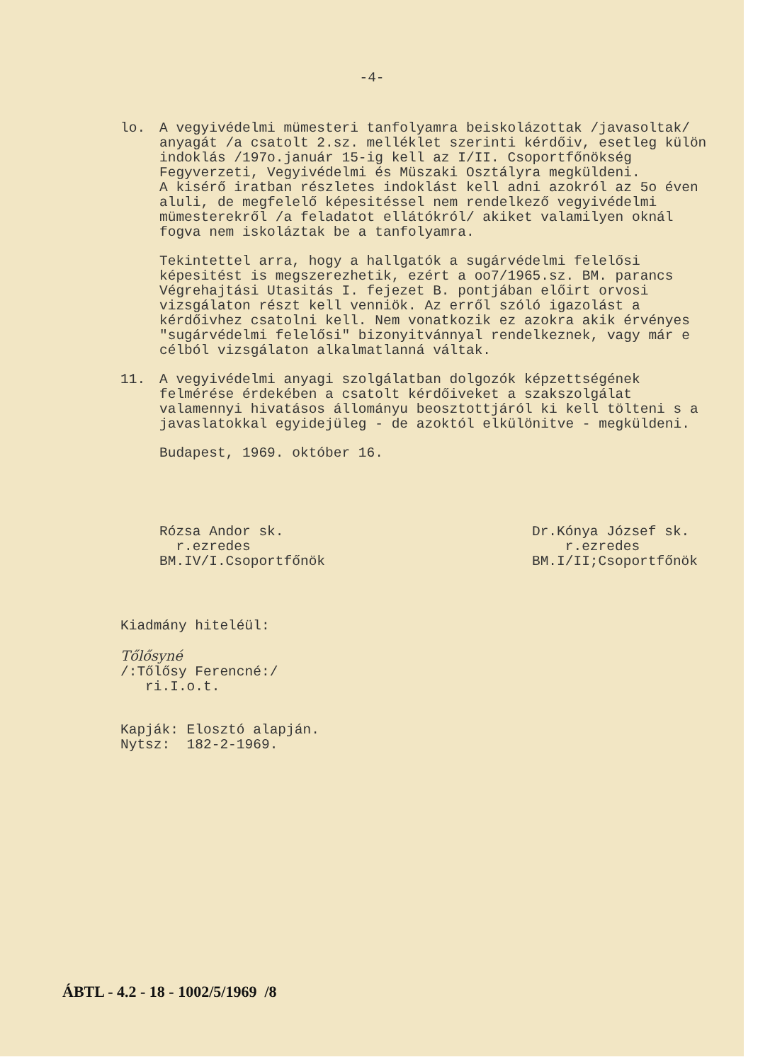-4-
lo. A vegyivédelmi mümesteri tanfolyamra beiskolázottak /javasoltak/ anyagát /a csatolt 2.sz. melléklet szerinti kérdőiv, esetleg külön indoklás /197o.január 15-ig kell az I/II. Csoportfőnökség Fegyverzeti, Vegyivédelmi és Müszaki Osztályra megküldeni.
A kisérő iratban részletes indoklást kell adni azokról az 5o éven aluli, de megfelelő képesitéssel nem rendelkező vegyivédelmi mümesterekről /a feladatot ellátókról/ akiket valamilyen oknál fogva nem iskoláztak be a tanfolyamra.
Tekintettel arra, hogy a hallgatók a sugárvédelmi felelősi képesitést is megszerezhetik, ezért a oo7/1965.sz. BM. parancs Végrehajtási Utasitás I. fejezet B. pontjában előirt orvosi vizsgálaton részt kell venniök. Az erről szóló igazolást a kérdőivhez csatolni kell. Nem vonatkozik ez azokra akik érvényes "sugárvédelmi felelősi" bizonyitvánnyal rendelkeznek, vagy már e célból vizsgálaton alkalmatlanná váltak.
11. A vegyivédelmi anyagi szolgálatban dolgozók képzettségének felmérése érdekében a csatolt kérdőiveket a szakszolgálat valamennyi hivatásos állományu beosztottjáról ki kell tölteni s a javaslatokkal egyidejüleg - de azoktól elkülönitve - megküldeni.
Budapest, 1969. október 16.
Rózsa Andor sk.
r.ezredes
BM.IV/I.Csoportfőnök
Dr.Kónya József sk.
r.ezredes
BM.I/II;Csoportfőnök
Kiadmány hiteléül:
Tőlősyné
/:Tőlősy Ferencné:/
ri.I.o.t.
Kapják: Elosztó alapján.
Nytsz: 182-2-1969.
ÁBTL - 4.2 - 18 - 1002/5/1969 /8